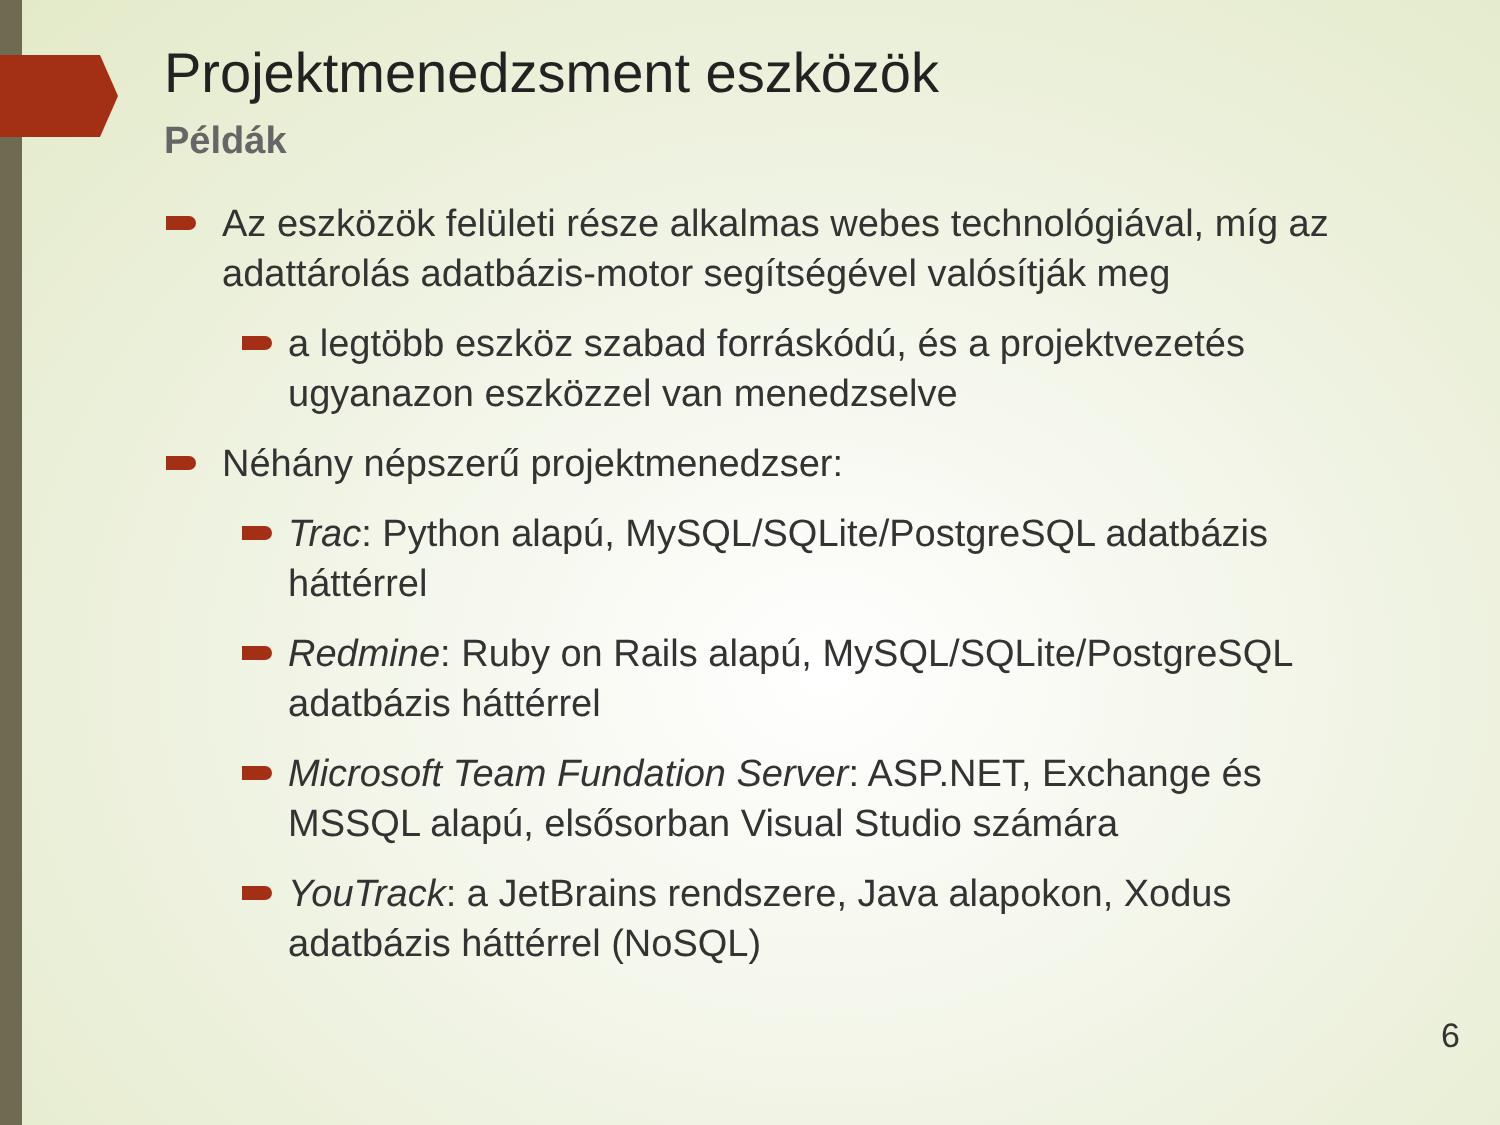Projektmenedzsment eszközök
Példák
Az eszközök felületi része alkalmas webes technológiával, míg az adattárolás adatbázis-motor segítségével valósítják meg
a legtöbb eszköz szabad forráskódú, és a projektvezetés ugyanazon eszközzel van menedzselve
Néhány népszerű projektmenedzser:
Trac: Python alapú, MySQL/SQLite/PostgreSQL adatbázis háttérrel
Redmine: Ruby on Rails alapú, MySQL/SQLite/PostgreSQL adatbázis háttérrel
Microsoft Team Fundation Server: ASP.NET, Exchange és MSSQL alapú, elsősorban Visual Studio számára
YouTrack: a JetBrains rendszere, Java alapokon, Xodus adatbázis háttérrel (NoSQL)
6